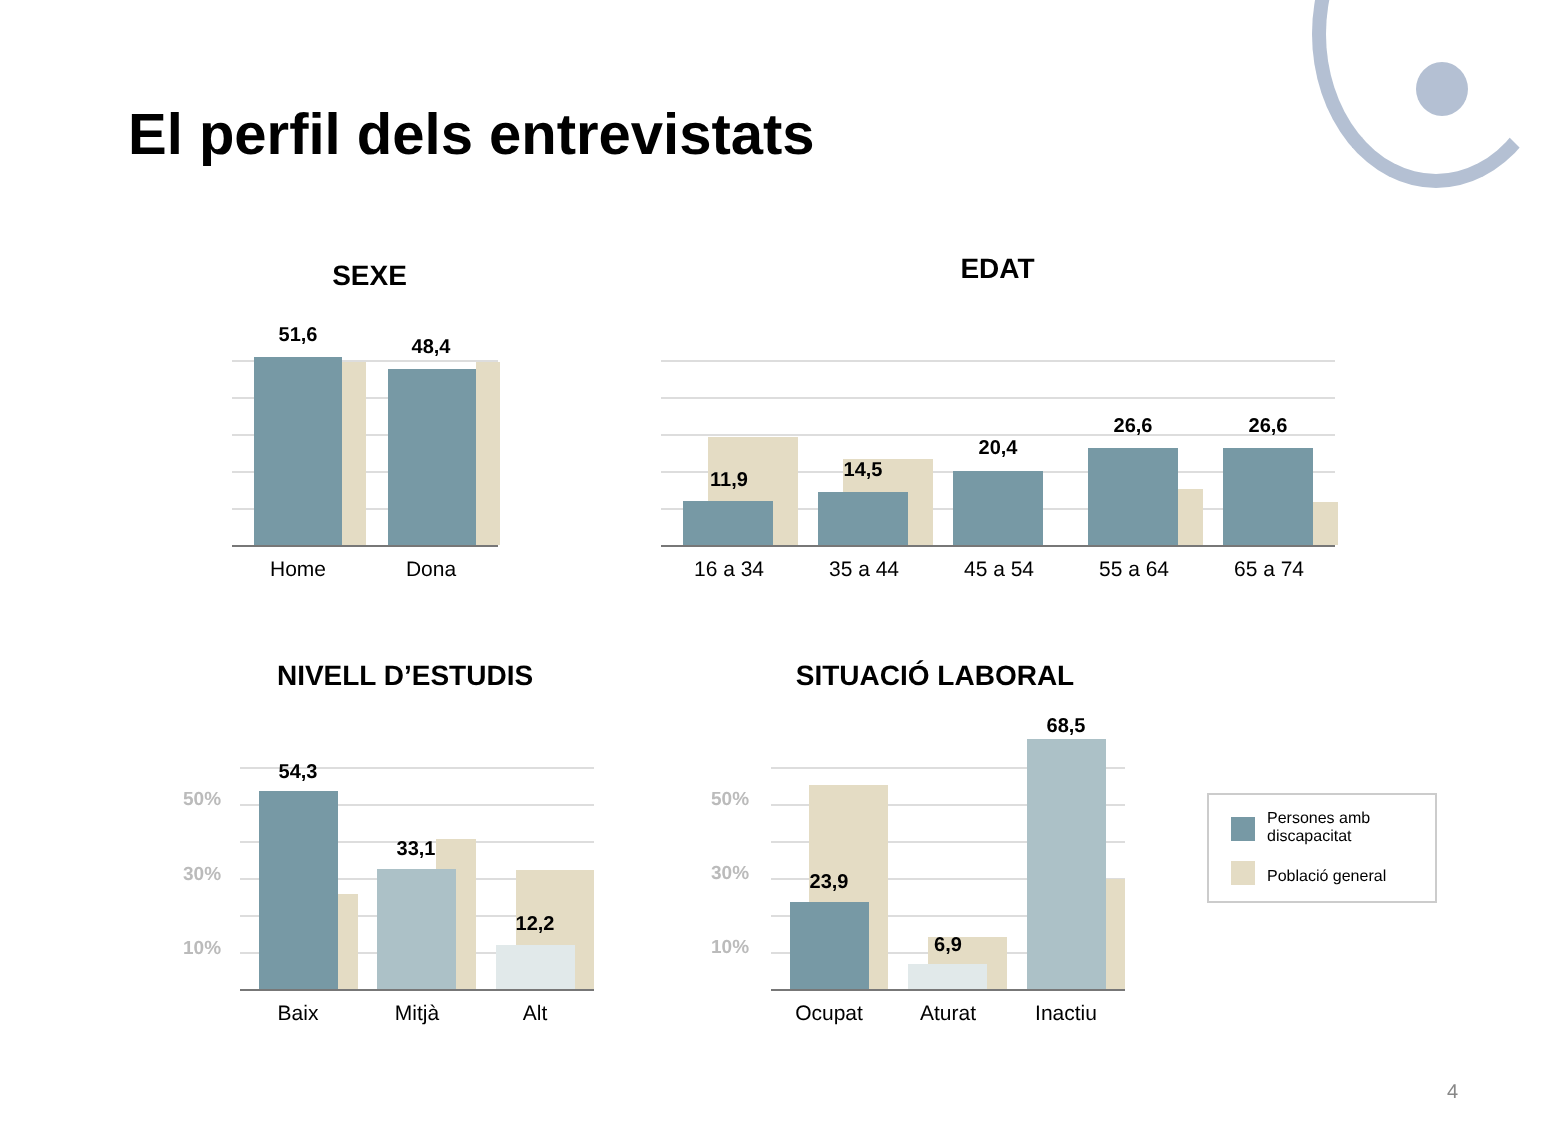El perfil dels entrevistats
SEXE
51,6
48,4
Home Dona
EDAT
11,9 14,5
20,4
26,6 26,6
16 a 34 35 a 44 45 a 54 55 a 64 65 a 74
NIVELL D’ESTUDIS
50%
30%
10%
54,3
33,1
12,2
Baix Mitjà Alt
SITUACIÓ LABORAL
50%
30%
10%
23,9
6,9
68,5
Ocupat Aturat Inactiu
Persones amb
discapacitat
Població general
4